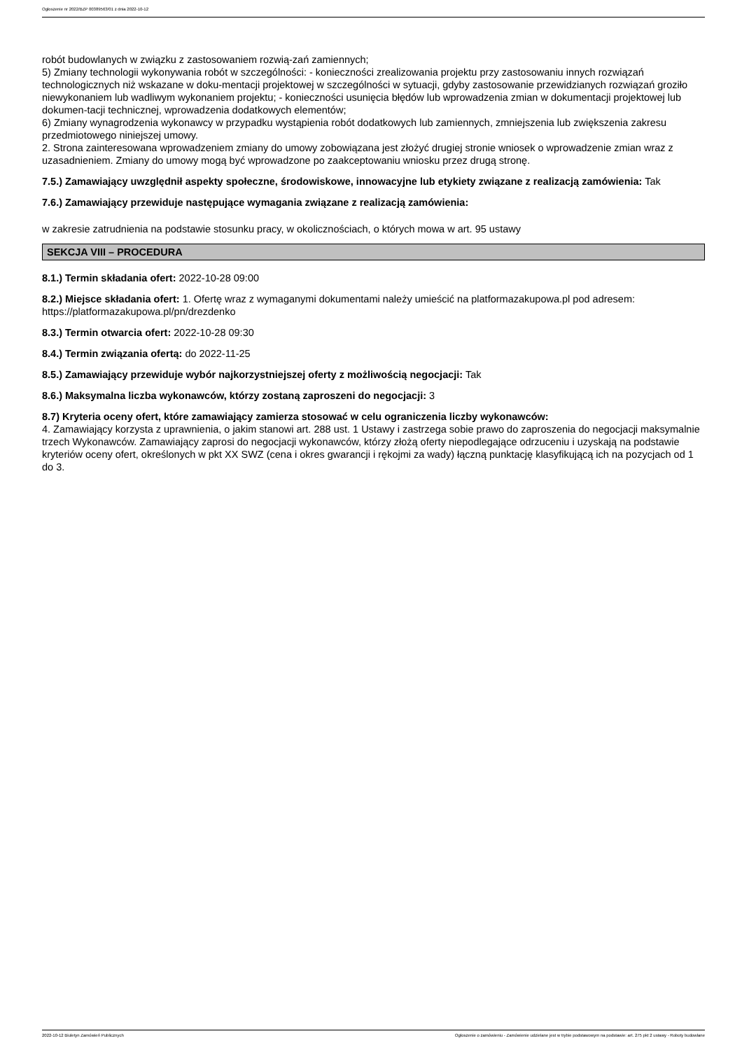Ogłoszenie nr 2022/BZP 00389563/01 z dnia 2022-10-12
robót budowlanych w związku z zastosowaniem rozwią-zań zamiennych;
5) Zmiany technologii wykonywania robót w szczególności: - konieczności zrealizowania projektu przy zastosowaniu innych rozwiązań technologicznych niż wskazane w doku-mentacji projektowej w szczególności w sytuacji, gdyby zastosowanie przewidzianych rozwiązań groziło niewykonaniem lub wadliwym wykonaniem projektu; - konieczności usunięcia błędów lub wprowadzenia zmian w dokumentacji projektowej lub dokumen-tacji technicznej, wprowadzenia dodatkowych elementów;
6) Zmiany wynagrodzenia wykonawcy w przypadku wystąpienia robót dodatkowych lub zamiennych, zmniejszenia lub zwiększenia zakresu przedmiotowego niniejszej umowy.
2. Strona zainteresowana wprowadzeniem zmiany do umowy zobowiązana jest złożyć drugiej stronie wniosek o wprowadzenie zmian wraz z uzasadnieniem. Zmiany do umowy mogą być wprowadzone po zaakceptowaniu wniosku przez drugą stronę.
7.5.) Zamawiający uwzględnił aspekty społeczne, środowiskowe, innowacyjne lub etykiety związane z realizacją zamówienia: Tak
7.6.) Zamawiający przewiduje następujące wymagania związane z realizacją zamówienia:
w zakresie zatrudnienia na podstawie stosunku pracy, w okolicznościach, o których mowa w art. 95 ustawy
SEKCJA VIII – PROCEDURA
8.1.) Termin składania ofert: 2022-10-28 09:00
8.2.) Miejsce składania ofert: 1. Ofertę wraz z wymaganymi dokumentami należy umieścić na platformazakupowa.pl pod adresem: https://platformazakupowa.pl/pn/drezdenko
8.3.) Termin otwarcia ofert: 2022-10-28 09:30
8.4.) Termin związania ofertą: do 2022-11-25
8.5.) Zamawiający przewiduje wybór najkorzystniejszej oferty z możliwością negocjacji: Tak
8.6.) Maksymalna liczba wykonawców, którzy zostaną zaproszeni do negocjacji: 3
8.7) Kryteria oceny ofert, które zamawiający zamierza stosować w celu ograniczenia liczby wykonawców:
4. Zamawiający korzysta z uprawnienia, o jakim stanowi art. 288 ust. 1 Ustawy i zastrzega sobie prawo do zaproszenia do negocjacji maksymalnie trzech Wykonawców. Zamawiający zaprosi do negocjacji wykonawców, którzy złożą oferty niepodlegające odrzuceniu i uzyskają na podstawie kryteriów oceny ofert, określonych w pkt XX SWZ (cena i okres gwarancji i rękojmi za wady) łączną punktację klasyfikującą ich na pozycjach od 1 do 3.
2022-10-12 Biuletyn Zamówień Publicznych Ogłoszenie o zamówieniu - Zamówienie udzielane jest w trybie podstawowym na podstawie: art. 275 pkt 2 ustawy - Roboty budowlane